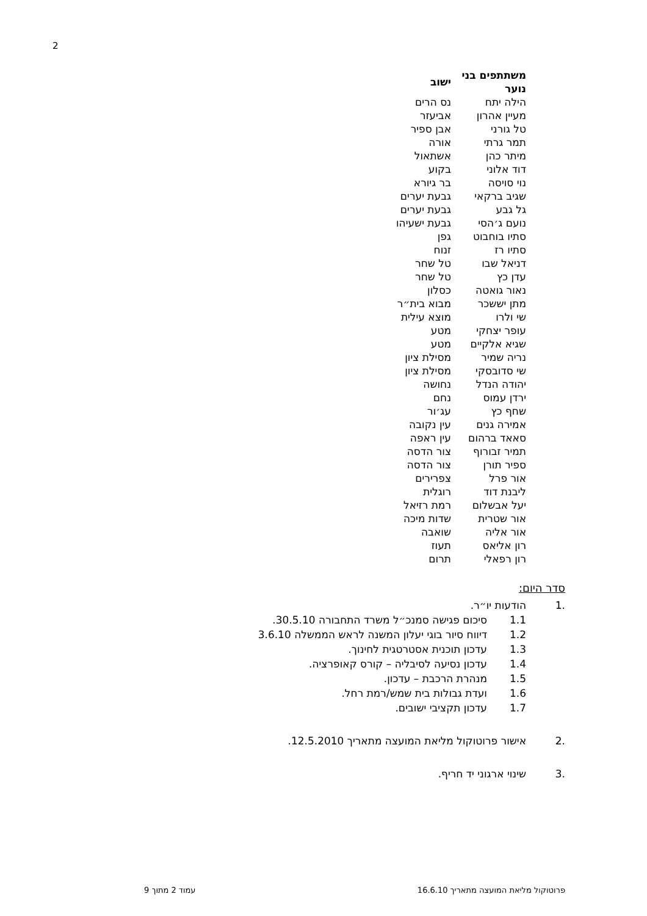2
| משתתפים בני נוער | ישוב |
| --- | --- |
| הילה יתח | נס הרים |
| מעיין אהרון | אביעזר |
| טל גורני | אבן ספיר |
| תמר גרתי | אורה |
| מיתר כהן | אשתאול |
| דוד אלוני | בקוע |
| נוי סויסה | בר גיורא |
| שגיב ברקאי | גבעת יערים |
| גל גבע | גבעת יערים |
| נועם ג׳הסי | גבעת ישעיהו |
| סתיו בוחבוט | גפן |
| סתיו רז | זנוח |
| דניאל שבו | טל שחר |
| עדן כץ | טל שחר |
| נאור גואטה | כסלון |
| מתן יששכר | מבוא בית״ר |
| שי ולרו | מוצא עילית |
| עופר יצחקי | מטע |
| שגיא אלקיים | מטע |
| נריה שמיר | מסילת ציון |
| שי סדובסקי | מסילת ציון |
| יהודה הנדל | נחושה |
| ירדן עמוס | נחם |
| שחף כץ | עג׳ור |
| אמירה גנים | עין נקובה |
| סאאד ברהום | עין ראפה |
| תמיר זבורוף | צור הדסה |
| ספיר תורן | צור הדסה |
| אור פרל | צפרירים |
| ליבנת דוד | רוגלית |
| יעל אבשלום | רמת רזיאל |
| אור שטרית | שדות מיכה |
| אור אליה | שואבה |
| רון אליאס | תעוז |
| רון רפאלי | תרום |
סדר היום:
.1 הודעות יו״ר.
1.1 סיכום פגישה סמנכ״ל משרד התחבורה 30.5.10.
1.2 דיווח סיור בוגי יעלון המשנה לראש הממשלה 3.6.10
1.3 עדכון תוכנית אסטרטגית לחינוך.
1.4 עדכון נסיעה לסיבליה – קורס קאופרציה.
1.5 מנהרת הרכבת – עדכון.
1.6 ועדת גבולות בית שמש/רמת רחל.
1.7 עדכון תקציבי ישובים.
.2 אישור פרוטוקול מליאת המועצה מתאריך 12.5.2010.
.3 שינוי ארגוני יד חריף.
פרוטוקול מליאת המועצה מתאריך 16.6.10 עמוד 2 מתוך 9